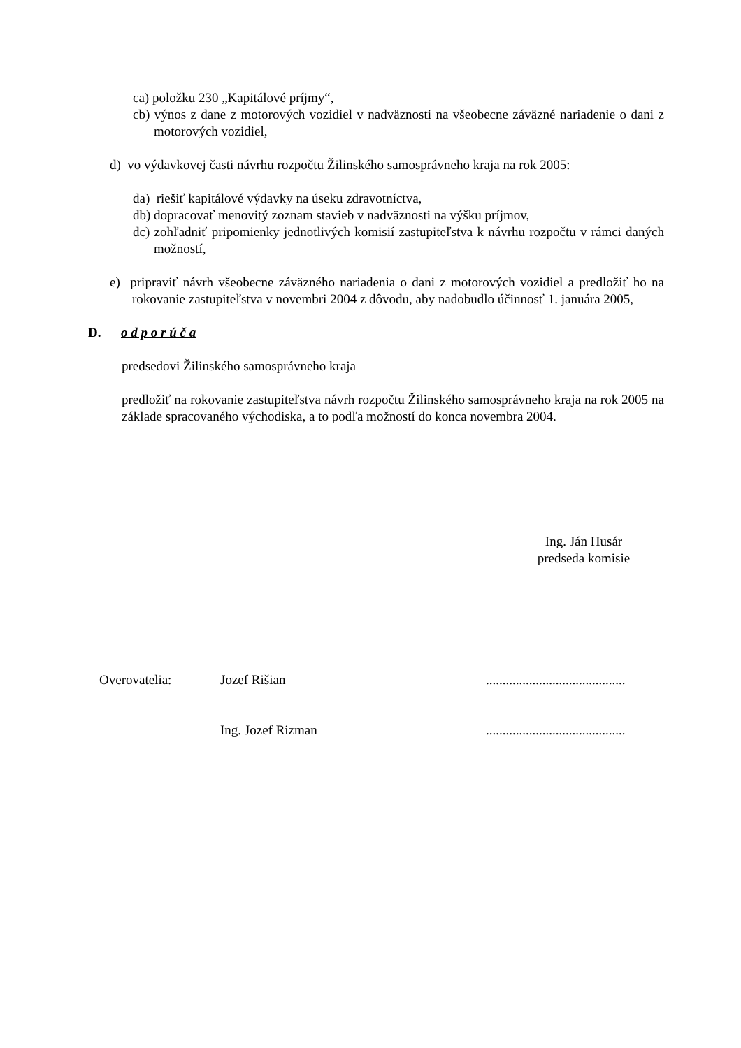ca) položku 230 „Kapitálové príjmy“,
cb) výnos z dane z motorových vozidiel v nadväznosti na všeobecne záväzné nariadenie o dani z motorových vozidiel,
d) vo výdavkovej časti návrhu rozpočtu Žilinského samosprávneho kraja na rok 2005:
da) riešiť kapitálové výdavky na úseku zdravotníctva,
db) dopracovať menovitý zoznam stavieb v nadväznosti na výšku príjmov,
dc) zohľadniť pripomienky jednotlivých komisií zastupiteľstva k návrhu rozpočtu v rámci daných možností,
e) pripraviť návrh všeobecne záväzného nariadenia o dani z motorových vozidiel a predložiť ho na rokovanie zastupiteľstva v novembri 2004 z dôvodu, aby nadobudlo účinnosť 1. januára 2005,
D. o d p o r ú č a
predsedovi Žilinského samosprávneho kraja
predložiť na rokovanie zastupiteľstva návrh rozpočtu Žilinského samosprávneho kraja na rok 2005 na základe spracovaného východiska, a to podľa možností do konca novembra 2004.
Ing. Ján Husár
predseda komisie
Overovatelia: Jozef Rišian ..........................................
Ing. Jozef Rizman ..........................................